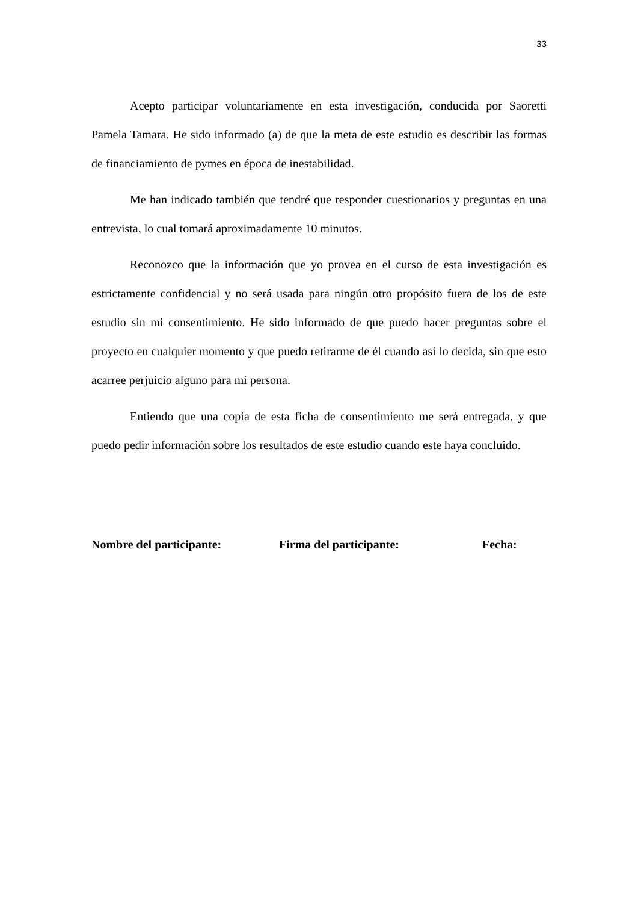33
Acepto participar voluntariamente en esta investigación, conducida por Saoretti Pamela Tamara. He sido informado (a) de que la meta de este estudio es describir las formas de financiamiento de pymes en época de inestabilidad.
Me han indicado también que tendré que responder cuestionarios y preguntas en una entrevista, lo cual tomará aproximadamente 10 minutos.
Reconozco que la información que yo provea en el curso de esta investigación es estrictamente confidencial y no será usada para ningún otro propósito fuera de los de este estudio sin mi consentimiento. He sido informado de que puedo hacer preguntas sobre el proyecto en cualquier momento y que puedo retirarme de él cuando así lo decida, sin que esto acarree perjuicio alguno para mi persona.
Entiendo que una copia de esta ficha de consentimiento me será entregada, y que puedo pedir información sobre los resultados de este estudio cuando este haya concluido.
Nombre del participante: Firma del participante: Fecha: